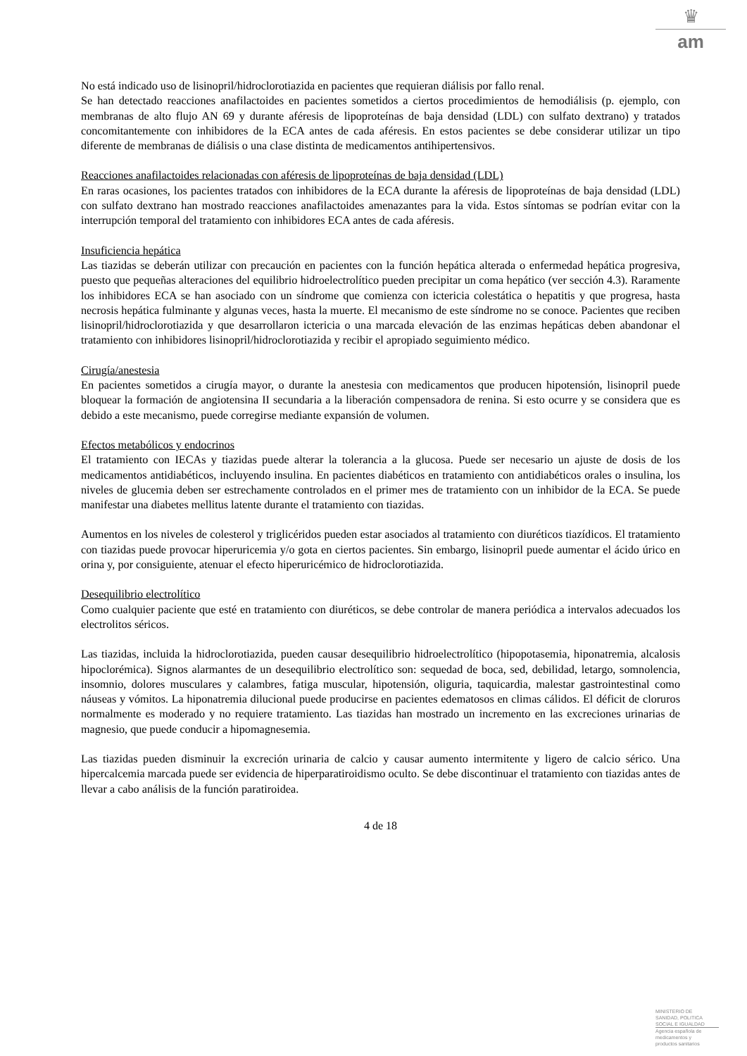♛
am
No está indicado uso de lisinopril/hidroclorotiazida en pacientes que requieran diálisis por fallo renal.
Se han detectado reacciones anafilactoides en pacientes sometidos a ciertos procedimientos de hemodiálisis (p. ejemplo, con membranas de alto flujo AN 69 y durante aféresis de lipoproteínas de baja densidad (LDL) con sulfato dextrano) y tratados concomitantemente con inhibidores de la ECA antes de cada aféresis. En estos pacientes se debe considerar utilizar un tipo diferente de membranas de diálisis o una clase distinta de medicamentos antihipertensivos.
Reacciones anafilactoides relacionadas con aféresis de lipoproteínas de baja densidad (LDL)
En raras ocasiones, los pacientes tratados con inhibidores de la ECA durante la aféresis de lipoproteínas de baja densidad (LDL) con sulfato dextrano han mostrado reacciones anafilactoides amenazantes para la vida. Estos síntomas se podrían evitar con la interrupción temporal del tratamiento con inhibidores ECA antes de cada aféresis.
Insuficiencia hepática
Las tiazidas se deberán utilizar con precaución en pacientes con la función hepática alterada o enfermedad hepática progresiva, puesto que pequeñas alteraciones del equilibrio hidroelectrolítico pueden precipitar un coma hepático (ver sección 4.3). Raramente los inhibidores ECA se han asociado con un síndrome que comienza con ictericia colestática o hepatitis y que progresa, hasta necrosis hepática fulminante y algunas veces, hasta la muerte. El mecanismo de este síndrome no se conoce. Pacientes que reciben lisinopril/hidroclorotiazida y que desarrollaron ictericia o una marcada elevación de las enzimas hepáticas deben abandonar el tratamiento con inhibidores lisinopril/hidroclorotiazida y recibir el apropiado seguimiento médico.
Cirugía/anestesia
En pacientes sometidos a cirugía mayor, o durante la anestesia con medicamentos que producen hipotensión, lisinopril puede bloquear la formación de angiotensina II secundaria a la liberación compensadora de renina. Si esto ocurre y se considera que es debido a este mecanismo, puede corregirse mediante expansión de volumen.
Efectos metabólicos y endocrinos
El tratamiento con IECAs y tiazidas puede alterar la tolerancia a la glucosa. Puede ser necesario un ajuste de dosis de los medicamentos antidiabéticos, incluyendo insulina. En pacientes diabéticos en tratamiento con antidiabéticos orales o insulina, los niveles de glucemia deben ser estrechamente controlados en el primer mes de tratamiento con un inhibidor de la ECA. Se puede manifestar una diabetes mellitus latente durante el tratamiento con tiazidas.
Aumentos en los niveles de colesterol y triglicéridos pueden estar asociados al tratamiento con diuréticos tiazídicos. El tratamiento con tiazidas puede provocar hiperuricemia y/o gota en ciertos pacientes. Sin embargo, lisinopril puede aumentar el ácido úrico en orina y, por consiguiente, atenuar el efecto hiperuricémico de hidroclorotiazida.
Desequilibrio electrolítico
Como cualquier paciente que esté en tratamiento con diuréticos, se debe controlar de manera periódica a intervalos adecuados los electrolitos séricos.
Las tiazidas, incluida la hidroclorotiazida, pueden causar desequilibrio hidroelectrolítico (hipopotasemia, hiponatremia, alcalosis hipoclorémica). Signos alarmantes de un desequilibrio electrolítico son: sequedad de boca, sed, debilidad, letargo, somnolencia, insomnio, dolores musculares y calambres, fatiga muscular, hipotensión, oliguria, taquicardia, malestar gastrointestinal como náuseas y vómitos. La hiponatremia dilucional puede producirse en pacientes edematosos en climas cálidos. El déficit de cloruros normalmente es moderado y no requiere tratamiento. Las tiazidas han mostrado un incremento en las excreciones urinarias de magnesio, que puede conducir a hipomagnesemia.
Las tiazidas pueden disminuir la excreción urinaria de calcio y causar aumento intermitente y ligero de calcio sérico. Una hipercalcemia marcada puede ser evidencia de hiperparatiroidismo oculto. Se debe discontinuar el tratamiento con tiazidas antes de llevar a cabo análisis de la función paratiroidea.
4 de 18
MINISTERIO DE
SANIDAD, POLITICA
SOCIAL E IGUALDAD
Agencia española de
medicamentos y
productos sanitarios